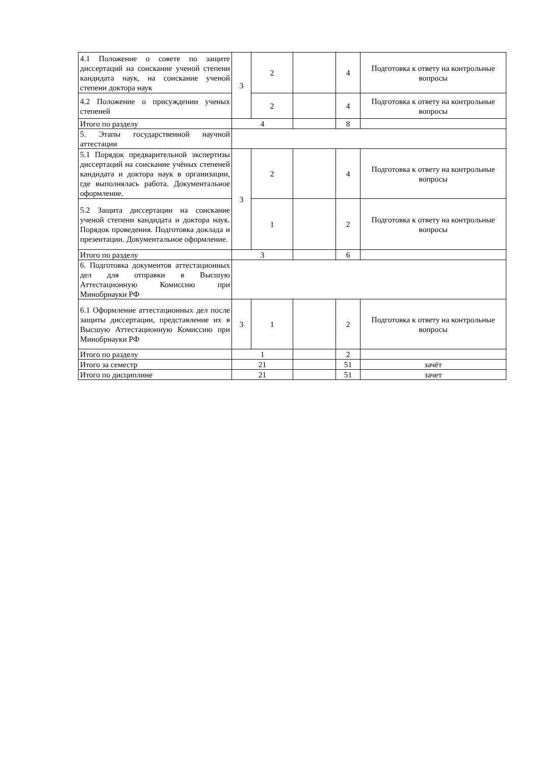| 4.1 Положение о совете по защите диссертаций на соискание ученой степени кандидата наук, на соискание ученой степени доктора наук | 3 | 2 | | 4 | Подготовка к ответу на контрольные вопросы |
| 4.2 Положение о присуждении ученых степеней | | 2 | | 4 | Подготовка к ответу на контрольные вопросы |
| Итого по разделу | 4 | | | 8 | |
| 5. Этапы государственной научной аттестации | | | | | |
| 5.1 Порядок предварительной экспертизы диссертаций на соискание учёных степеней кандидата и доктора наук в организации, где выполнялась работа. Документальное оформление. | 3 | 2 | | 4 | Подготовка к ответу на контрольные вопросы |
| 5.2 Защита диссертации на соискание ученой степени кандидата и доктора наук. Порядок проведения. Подготовка доклада и презентации. Документальное оформление. | | 1 | | 2 | Подготовка к ответу на контрольные вопросы |
| Итого по разделу | 3 | | | 6 | |
| 6. Подготовка документов аттестационных дел для отправки в Высшую Аттестационную Комиссию при Минобрнауки РФ | | | | | |
| 6.1 Оформление аттестационных дел после защиты диссертации, представление их в Высшую Аттестационную Комиссию при Минобрнауки РФ | 3 | 1 | | 2 | Подготовка к ответу на контрольные вопросы |
| Итого по разделу | 1 | | | 2 | |
| Итого за семестр | 21 | | | 51 | зачёт |
| Итого по дисциплине | 21 | | | 51 | зачет |